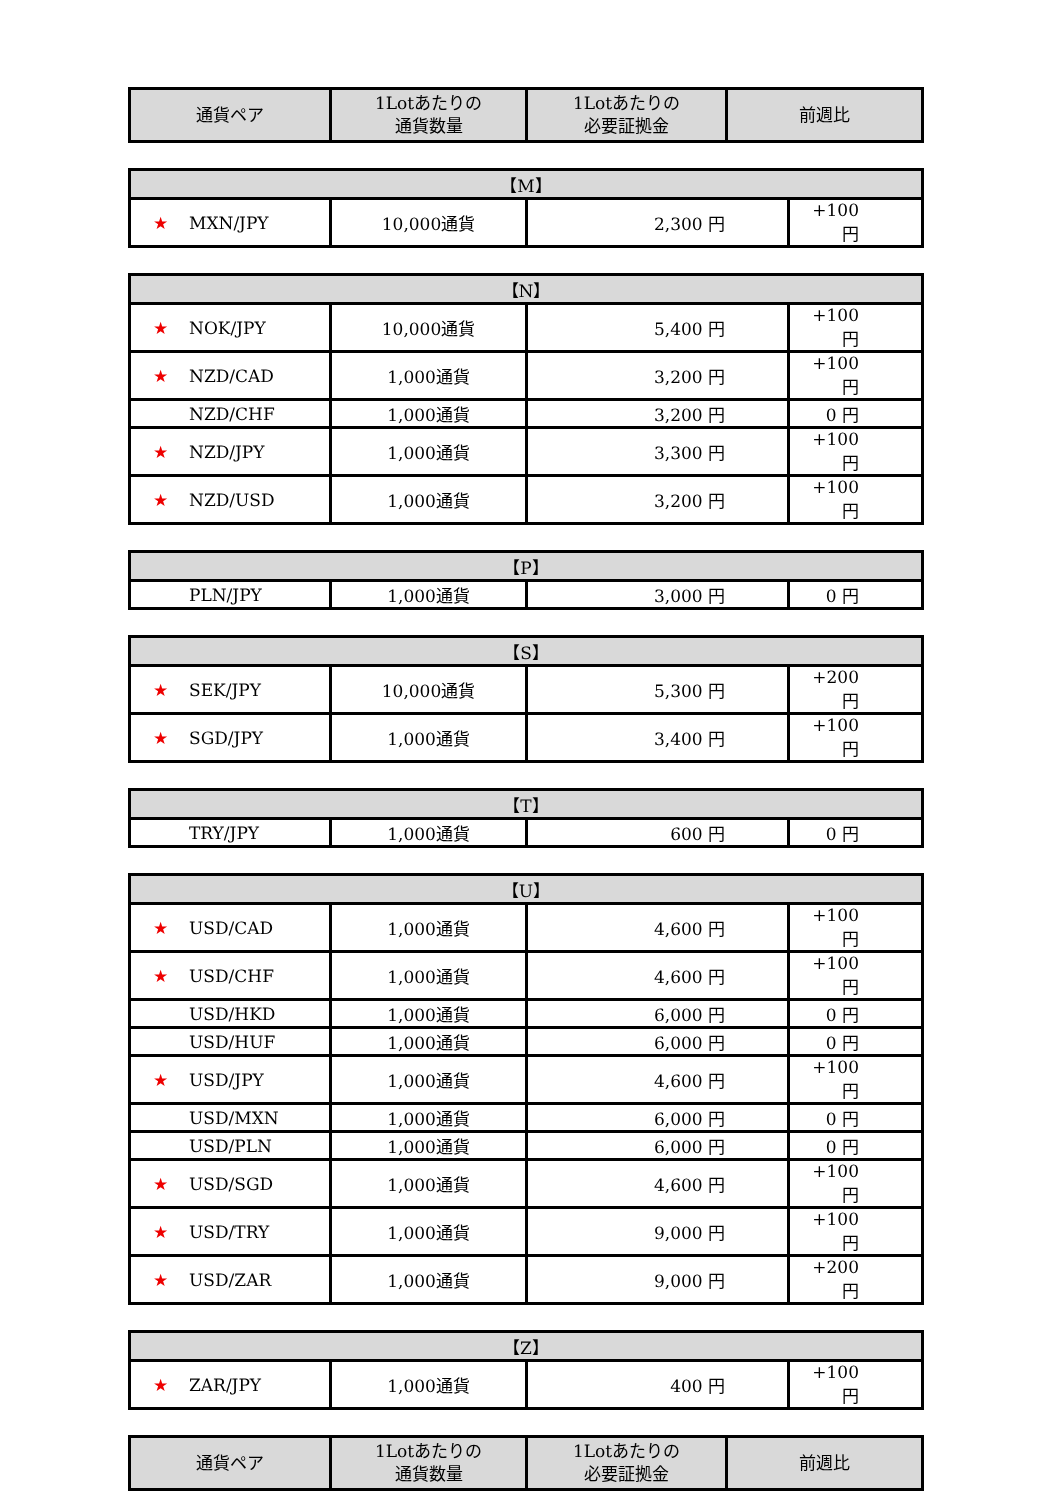| 通貨ペア | 1Lotあたりの 通貨数量 | 1Lotあたりの 必要証拠金 | 前週比 |
| --- | --- | --- | --- |
| 【M】 | | | |
| --- | --- | --- | --- |
| ★ MXN/JPY | 10,000通貨 | 2,300 円 | +100 円 |
| 【N】 | | | |
| --- | --- | --- | --- |
| ★ NOK/JPY | 10,000通貨 | 5,400 円 | +100 円 |
| ★ NZD/CAD | 1,000通貨 | 3,200 円 | +100 円 |
| NZD/CHF | 1,000通貨 | 3,200 円 | 0 円 |
| ★ NZD/JPY | 1,000通貨 | 3,300 円 | +100 円 |
| ★ NZD/USD | 1,000通貨 | 3,200 円 | +100 円 |
| 【P】 | | | |
| --- | --- | --- | --- |
| PLN/JPY | 1,000通貨 | 3,000 円 | 0 円 |
| 【S】 | | | |
| --- | --- | --- | --- |
| ★ SEK/JPY | 10,000通貨 | 5,300 円 | +200 円 |
| ★ SGD/JPY | 1,000通貨 | 3,400 円 | +100 円 |
| 【T】 | | | |
| --- | --- | --- | --- |
| TRY/JPY | 1,000通貨 | 600 円 | 0 円 |
| 【U】 | | | |
| --- | --- | --- | --- |
| ★ USD/CAD | 1,000通貨 | 4,600 円 | +100 円 |
| ★ USD/CHF | 1,000通貨 | 4,600 円 | +100 円 |
| USD/HKD | 1,000通貨 | 6,000 円 | 0 円 |
| USD/HUF | 1,000通貨 | 6,000 円 | 0 円 |
| ★ USD/JPY | 1,000通貨 | 4,600 円 | +100 円 |
| USD/MXN | 1,000通貨 | 6,000 円 | 0 円 |
| USD/PLN | 1,000通貨 | 6,000 円 | 0 円 |
| ★ USD/SGD | 1,000通貨 | 4,600 円 | +100 円 |
| ★ USD/TRY | 1,000通貨 | 9,000 円 | +100 円 |
| ★ USD/ZAR | 1,000通貨 | 9,000 円 | +200 円 |
| 【Z】 | | | |
| --- | --- | --- | --- |
| ★ ZAR/JPY | 1,000通貨 | 400 円 | +100 円 |
| 通貨ペア | 1Lotあたりの 通貨数量 | 1Lotあたりの 必要証拠金 | 前週比 |
| --- | --- | --- | --- |